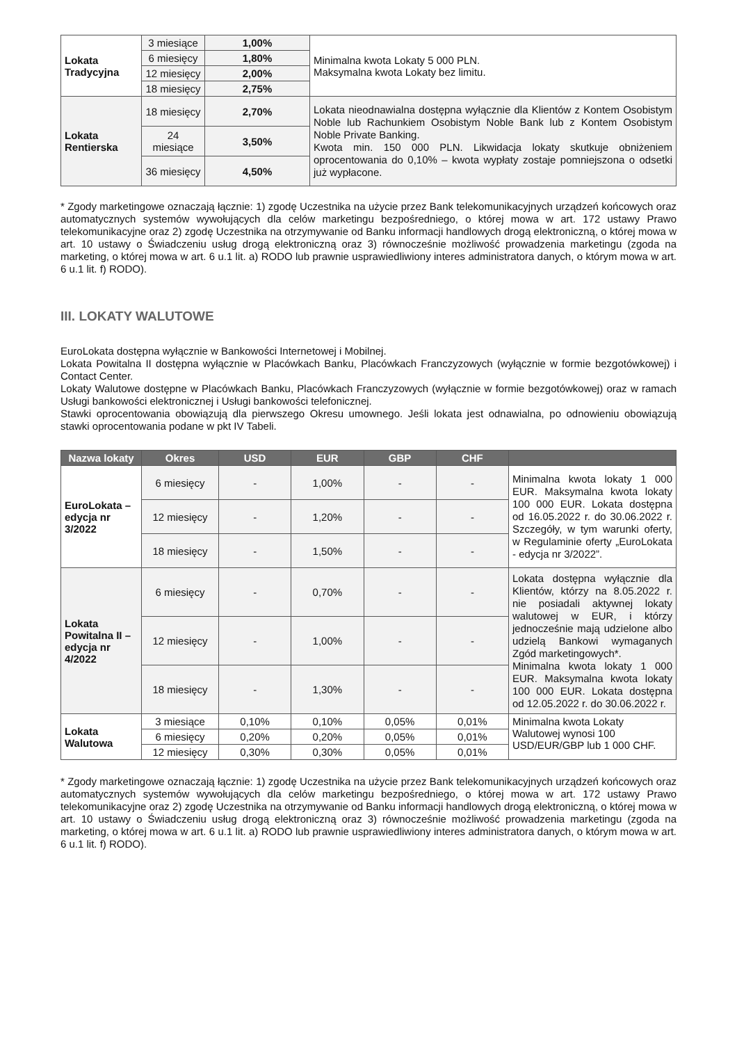| Lokata Tradycyjna | 3 miesiące | 1,00% | Minimalna kwota Lokaty 5 000 PLN. Maksymalna kwota Lokaty bez limitu. |
| | 6 miesięcy | 1,80% | |
| | 12 miesięcy | 2,00% | |
| | 18 miesięcy | 2,75% | |
| Lokata Rentierska | 18 miesięcy | 2,70% | Lokata nieodnawialna dostępna wyłącznie dla Klientów z Kontem Osobistym Noble lub Rachunkiem Osobistym Noble Bank lub z Kontem Osobistym Noble Private Banking. Kwota min. 150 000 PLN. Likwidacja lokaty skutkuje obniżeniem oprocentowania do 0,10% – kwota wypłaty zostaje pomniejszona o odsetki już wypłacone. |
| | 24 miesiące | 3,50% | |
| | 36 miesięcy | 4,50% | |
* Zgody marketingowe oznaczają łącznie: 1) zgodę Uczestnika na użycie przez Bank telekomunikacyjnych urządzeń końcowych oraz automatycznych systemów wywołujących dla celów marketingu bezpośredniego, o której mowa w art. 172 ustawy Prawo telekomunikacyjne oraz 2) zgodę Uczestnika na otrzymywanie od Banku informacji handlowych drogą elektroniczną, o której mowa w art. 10 ustawy o Świadczeniu usług drogą elektroniczną oraz 3) równocześnie możliwość prowadzenia marketingu (zgoda na marketing, o której mowa w art. 6 u.1 lit. a) RODO lub prawnie usprawiedliwiony interes administratora danych, o którym mowa w art. 6 u.1 lit. f) RODO).
III. LOKATY WALUTOWE
EuroLokata dostępna wyłącznie w Bankowości Internetowej i Mobilnej.
Lokata Powitalna II dostępna wyłącznie w Placówkach Banku, Placówkach Franczyzowych (wyłącznie w formie bezgotówkowej) i Contact Center.
Lokaty Walutowe dostępne w Placówkach Banku, Placówkach Franczyzowych (wyłącznie w formie bezgotówkowej) oraz w ramach Usługi bankowości elektronicznej i Usługi bankowości telefonicznej.
Stawki oprocentowania obowiązują dla pierwszego Okresu umownego. Jeśli lokata jest odnawialna, po odnowieniu obowiązują stawki oprocentowania podane w pkt IV Tabeli.
| Nazwa lokaty | Okres | USD | EUR | GBP | CHF | |
| --- | --- | --- | --- | --- | --- | --- |
| EuroLokata – edycja nr 3/2022 | 6 miesięcy | - | 1,00% | - | - | Minimalna kwota lokaty 1 000 EUR. Maksymalna kwota lokaty 100 000 EUR. Lokata dostępna od 16.05.2022 r. do 30.06.2022 r. Szczegóły, w tym warunki oferty, w Regulaminie oferty „EuroLokata - edycja nr 3/2022”. |
| | 12 miesięcy | - | 1,20% | - | - | |
| | 18 miesięcy | - | 1,50% | - | - | |
| Lokata Powitalna II – edycja nr 4/2022 | 6 miesięcy | - | 0,70% | - | - | Lokata dostępna wyłącznie dla Klientów, którzy na 8.05.2022 r. nie posiadali aktywnej lokaty walutowej w EUR, i którzy jednocześnie mają udzielone albo udzielą Bankowi wymaganych Zgód marketingowych*. Minimalna kwota lokaty 1 000 EUR. Maksymalna kwota lokaty 100 000 EUR. Lokata dostępna od 12.05.2022 r. do 30.06.2022 r. |
| | 12 miesięcy | - | 1,00% | - | - | |
| | 18 miesięcy | - | 1,30% | - | - | |
| Lokata Walutowa | 3 miesiące | 0,10% | 0,10% | 0,05% | 0,01% | Minimalna kwota Lokaty Walutowej wynosi 100 USD/EUR/GBP lub 1 000 CHF. |
| | 6 miesięcy | 0,20% | 0,20% | 0,05% | 0,01% | |
| | 12 miesięcy | 0,30% | 0,30% | 0,05% | 0,01% | |
* Zgody marketingowe oznaczają łącznie: 1) zgodę Uczestnika na użycie przez Bank telekomunikacyjnych urządzeń końcowych oraz automatycznych systemów wywołujących dla celów marketingu bezpośredniego, o której mowa w art. 172 ustawy Prawo telekomunikacyjne oraz 2) zgodę Uczestnika na otrzymywanie od Banku informacji handlowych drogą elektroniczną, o której mowa w art. 10 ustawy o Świadczeniu usług drogą elektroniczną oraz 3) równocześnie możliwość prowadzenia marketingu (zgoda na marketing, o której mowa w art. 6 u.1 lit. a) RODO lub prawnie usprawiedliwiony interes administratora danych, o którym mowa w art. 6 u.1 lit. f) RODO).